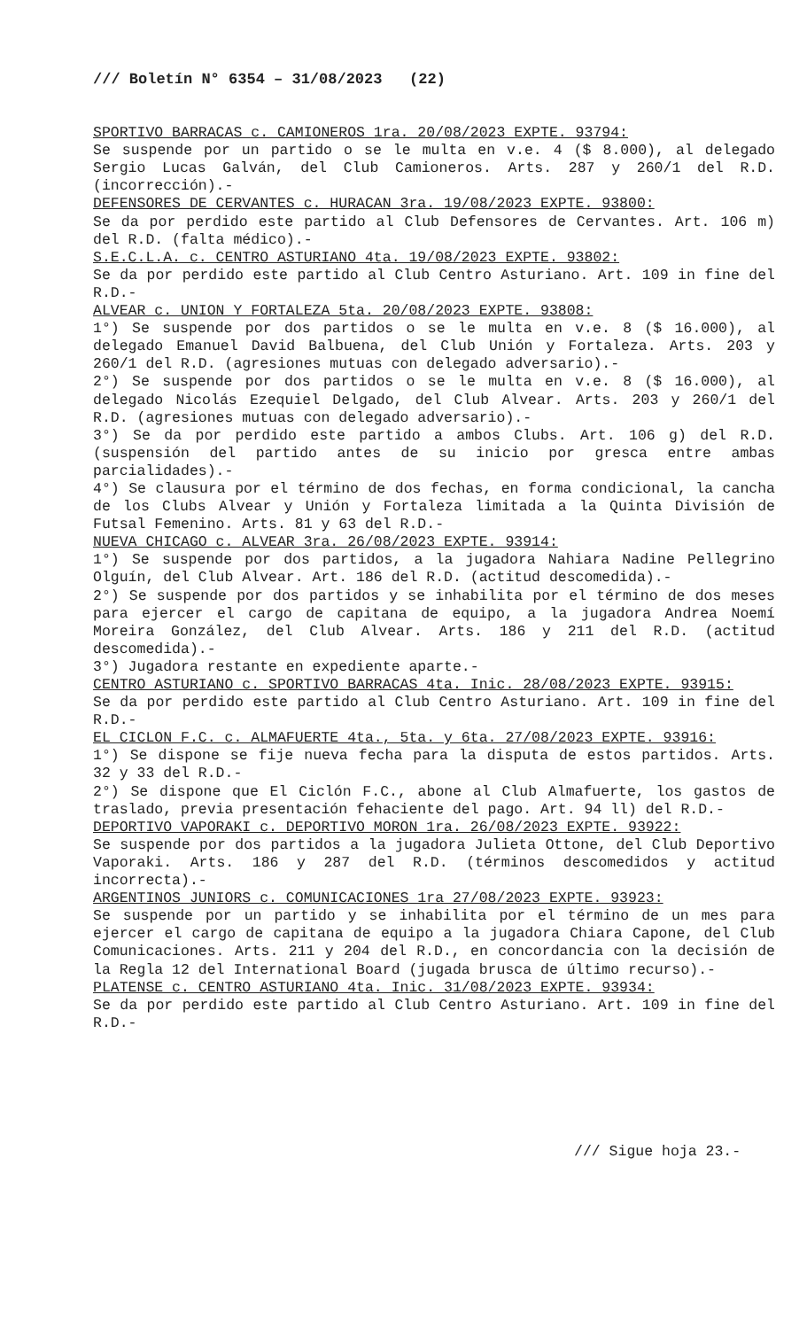/// Boletín N° 6354 – 31/08/2023 (22)
SPORTIVO BARRACAS c. CAMIONEROS 1ra. 20/08/2023 EXPTE. 93794:
Se suspende por un partido o se le multa en v.e. 4 ($ 8.000), al delegado Sergio Lucas Galván, del Club Camioneros. Arts. 287 y 260/1 del R.D. (incorrección).-
DEFENSORES DE CERVANTES c. HURACAN 3ra. 19/08/2023 EXPTE. 93800:
Se da por perdido este partido al Club Defensores de Cervantes. Art. 106 m) del R.D. (falta médico).-
S.E.C.L.A. c. CENTRO ASTURIANO 4ta. 19/08/2023 EXPTE. 93802:
Se da por perdido este partido al Club Centro Asturiano. Art. 109 in fine del R.D.-
ALVEAR c. UNION Y FORTALEZA 5ta. 20/08/2023 EXPTE. 93808:
1°) Se suspende por dos partidos o se le multa en v.e. 8 ($ 16.000), al delegado Emanuel David Balbuena, del Club Unión y Fortaleza. Arts. 203 y 260/1 del R.D. (agresiones mutuas con delegado adversario).-
2°) Se suspende por dos partidos o se le multa en v.e. 8 ($ 16.000), al delegado Nicolás Ezequiel Delgado, del Club Alvear. Arts. 203 y 260/1 del R.D. (agresiones mutuas con delegado adversario).-
3°) Se da por perdido este partido a ambos Clubs. Art. 106 g) del R.D. (suspensión del partido antes de su inicio por gresca entre ambas parcialidades).-
4°) Se clausura por el término de dos fechas, en forma condicional, la cancha de los Clubs Alvear y Unión y Fortaleza limitada a la Quinta División de Futsal Femenino. Arts. 81 y 63 del R.D.-
NUEVA CHICAGO c. ALVEAR 3ra. 26/08/2023 EXPTE. 93914:
1°) Se suspende por dos partidos, a la jugadora Nahiara Nadine Pellegrino Olguín, del Club Alvear. Art. 186 del R.D. (actitud descomedida).-
2°) Se suspende por dos partidos y se inhabilita por el término de dos meses para ejercer el cargo de capitana de equipo, a la jugadora Andrea Noemí Moreira González, del Club Alvear. Arts. 186 y 211 del R.D. (actitud descomedida).-
3°) Jugadora restante en expediente aparte.-
CENTRO ASTURIANO c. SPORTIVO BARRACAS 4ta. Inic. 28/08/2023 EXPTE. 93915:
Se da por perdido este partido al Club Centro Asturiano. Art. 109 in fine del R.D.-
EL CICLON F.C. c. ALMAFUERTE 4ta., 5ta. y 6ta. 27/08/2023 EXPTE. 93916:
1°) Se dispone se fije nueva fecha para la disputa de estos partidos. Arts. 32 y 33 del R.D.-
2°) Se dispone que El Ciclón F.C., abone al Club Almafuerte, los gastos de traslado, previa presentación fehaciente del pago. Art. 94 ll) del R.D.-
DEPORTIVO VAPORAKI c. DEPORTIVO MORON 1ra. 26/08/2023 EXPTE. 93922:
Se suspende por dos partidos a la jugadora Julieta Ottone, del Club Deportivo Vaporaki. Arts. 186 y 287 del R.D. (términos descomedidos y actitud incorrecta).-
ARGENTINOS JUNIORS c. COMUNICACIONES 1ra 27/08/2023 EXPTE. 93923:
Se suspende por un partido y se inhabilita por el término de un mes para ejercer el cargo de capitana de equipo a la jugadora Chiara Capone, del Club Comunicaciones. Arts. 211 y 204 del R.D., en concordancia con la decisión de la Regla 12 del International Board (jugada brusca de último recurso).-
PLATENSE c. CENTRO ASTURIANO 4ta. Inic. 31/08/2023 EXPTE. 93934:
Se da por perdido este partido al Club Centro Asturiano. Art. 109 in fine del R.D.-
/// Sigue hoja 23.-